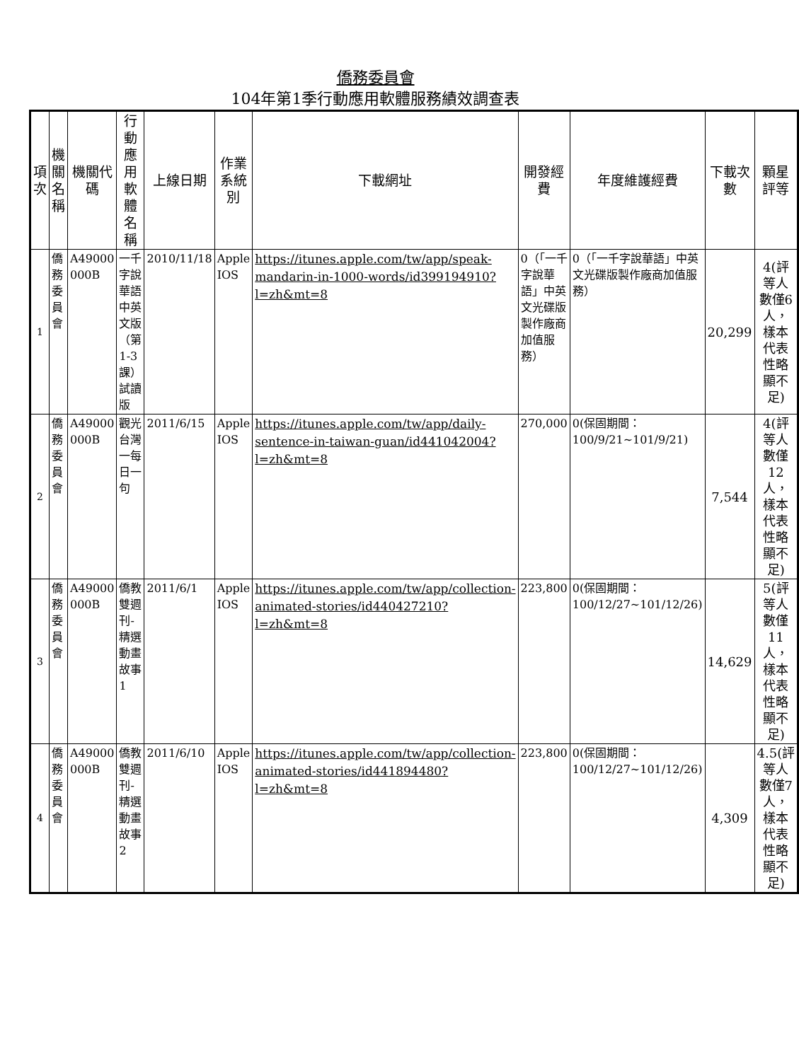僑務委員會
104年第1季行動應用軟體服務績效調查表
| 項次 | 機關名稱 | 機關代碼 | 行動應用軟體名稱 | 上線日期 | 作業系統別 | 下載網址 | 開發經費 | 年度維護經費 | 下載次數 | 顆星評等 |
| --- | --- | --- | --- | --- | --- | --- | --- | --- | --- | --- |
| 1 | 僑務委員會 | A49000 000B | 一千字說華語中英文版（第1-3課）試讀版 | 2010/11/18 | Apple IOS | https://itunes.apple.com/tw/app/speak-mandarin-in-1000-words/id399194910?l=zh&mt=8 | 0（「一千字說華語」中英文光碟版製作廠商加值服務） | 0（「一千字說華語」中英文光碟版製作廠商加值服務） | 20,299 | 4(評等人數僅6人，樣本代表性略顯不足) |
| 2 | 僑務委員會 | A49000 000B | 觀光台灣一每日一句 | 2011/6/15 | Apple IOS | https://itunes.apple.com/tw/app/daily-sentence-in-taiwan-guan/id441042004?l=zh&mt=8 | 270,000 | 0(保固期間：100/9/21~101/9/21) | 7,544 | 4(評等人數僅12人，樣本代表性略顯不足) |
| 3 | 僑務委員會 | A49000 000B | 僑教雙週刊-精選動畫故事1 | 2011/6/1 | Apple IOS | https://itunes.apple.com/tw/app/collection-animated-stories/id440427210?l=zh&mt=8 | 223,800 | 0(保固期間：100/12/27~101/12/26) | 14,629 | 5(評等人數僅11人，樣本代表性略顯不足) |
| 4 | 僑務委員會 | A49000 000B | 僑教雙週刊-精選動畫故事2 | 2011/6/10 | Apple IOS | https://itunes.apple.com/tw/app/collection-animated-stories/id441894480?l=zh&mt=8 | 223,800 | 0(保固期間：100/12/27~101/12/26) | 4,309 | 4.5(評等人數僅7人，樣本代表性略顯不足) |